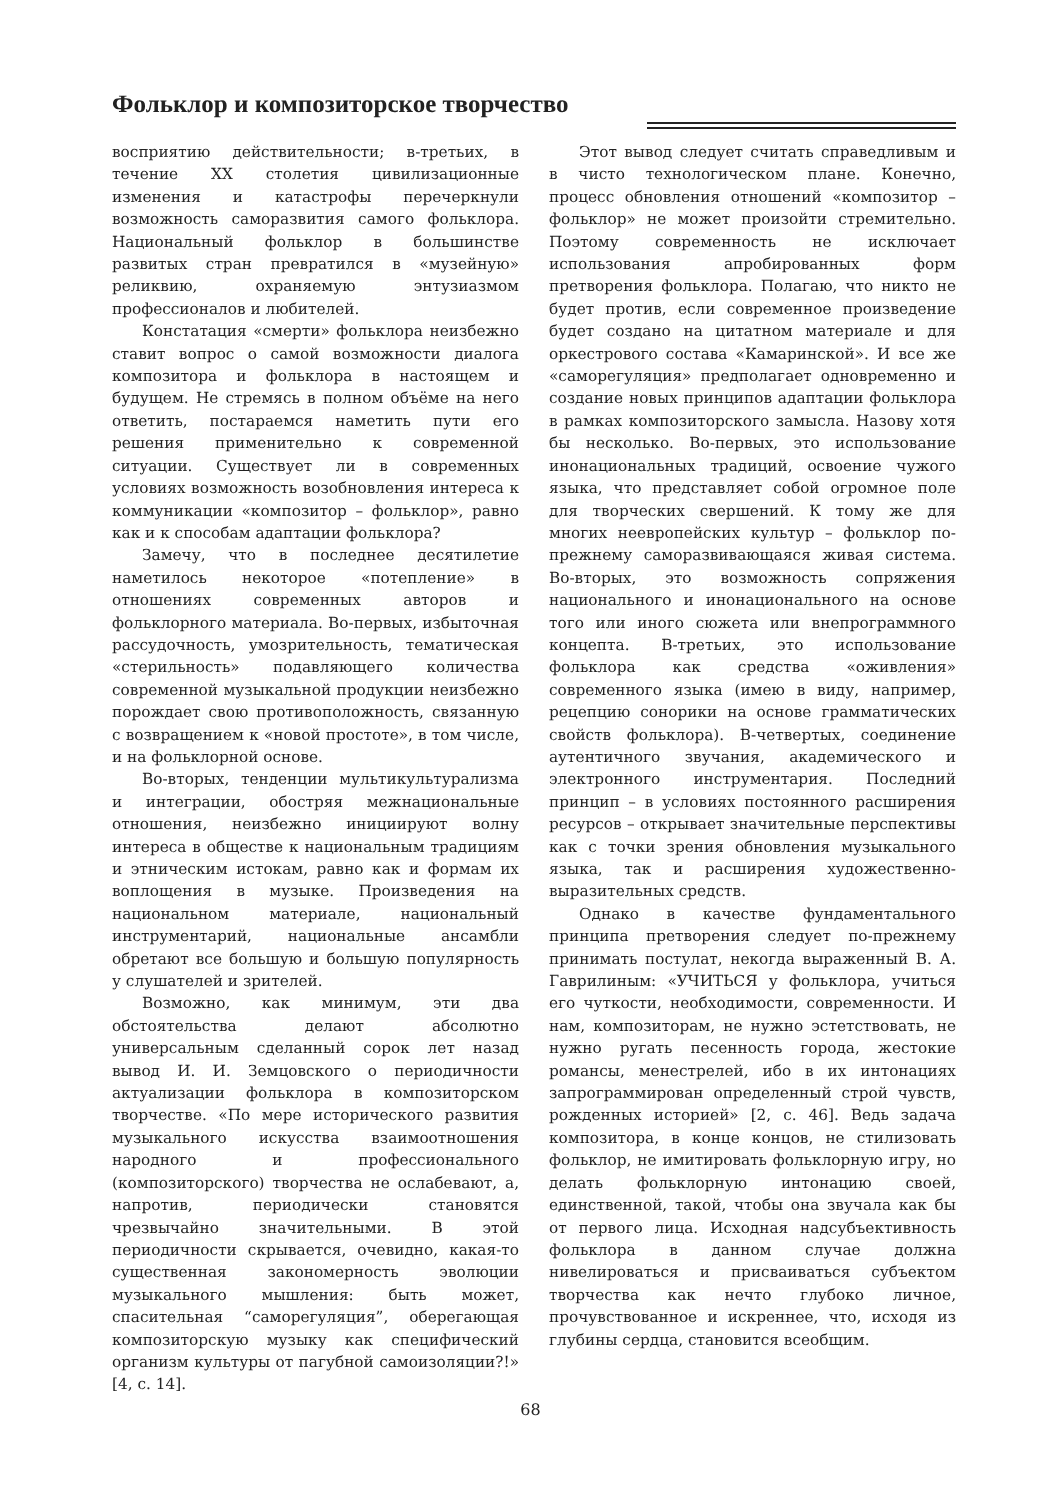Фольклор и композиторское творчество
восприятию действительности; в-третьих, в течение XX столетия цивилизационные изменения и катастрофы перечеркнули возможность саморазвития самого фольклора. Национальный фольклор в большинстве развитых стран превратился в «музейную» реликвию, охраняемую энтузиазмом профессионалов и любителей.
Констатация «смерти» фольклора неизбежно ставит вопрос о самой возможности диалога композитора и фольклора в настоящем и будущем. Не стремясь в полном объёме на него ответить, постараемся наметить пути его решения применительно к современной ситуации. Существует ли в современных условиях возможность возобновления интереса к коммуникации «композитор – фольклор», равно как и к способам адаптации фольклора?
Замечу, что в последнее десятилетие наметилось некоторое «потепление» в отношениях современных авторов и фольклорного материала. Во-первых, избыточная рассудочность, умозрительность, тематическая «стерильность» подавляющего количества современной музыкальной продукции неизбежно порождает свою противоположность, связанную с возвращением к «новой простоте», в том числе, и на фольклорной основе.
Во-вторых, тенденции мультикультурализма и интеграции, обостряя межнациональные отношения, неизбежно инициируют волну интереса в обществе к национальным традициям и этническим истокам, равно как и формам их воплощения в музыке. Произведения на национальном материале, национальный инструментарий, национальные ансамбли обретают все большую и большую популярность у слушателей и зрителей.
Возможно, как минимум, эти два обстоятельства делают абсолютно универсальным сделанный сорок лет назад вывод И. И. Земцовского о периодичности актуализации фольклора в композиторском творчестве. «По мере исторического развития музыкального искусства взаимоотношения народного и профессионального (композиторского) творчества не ослабевают, а, напротив, периодически становятся чрезвычайно значительными. В этой периодичности скрывается, очевидно, какая-то существенная закономерность эволюции музыкального мышления: быть может, спасительная “саморегуляция”, оберегающая композиторскую музыку как специфический организм культуры от пагубной самоизоляции?!» [4, с. 14].
Этот вывод следует считать справедливым и в чисто технологическом плане. Конечно, процесс обновления отношений «композитор – фольклор» не может произойти стремительно. Поэтому современность не исключает использования апробированных форм претворения фольклора. Полагаю, что никто не будет против, если современное произведение будет создано на цитатном материале и для оркестрового состава «Камаринской». И все же «саморегуляция» предполагает одновременно и создание новых принципов адаптации фольклора в рамках композиторского замысла. Назову хотя бы несколько. Во-первых, это использование инонациональных традиций, освоение чужого языка, что представляет собой огромное поле для творческих свершений. К тому же для многих неевропейских культур – фольклор по-прежнему саморазвивающаяся живая система. Во-вторых, это возможность сопряжения национального и инонационального на основе того или иного сюжета или внепрограммного концепта. В-третьих, это использование фольклора как средства «оживления» современного языка (имею в виду, например, рецепцию сонорики на основе грамматических свойств фольклора). В-четвертых, соединение аутентичного звучания, академического и электронного инструментария. Последний принцип – в условиях постоянного расширения ресурсов – открывает значительные перспективы как с точки зрения обновления музыкального языка, так и расширения художественно-выразительных средств.
Однако в качестве фундаментального принципа претворения следует по-прежнему принимать постулат, некогда выраженный В. А. Гаврилиным: «УЧИТЬСЯ у фольклора, учиться его чуткости, необходимости, современности. И нам, композиторам, не нужно эстетствовать, не нужно ругать песенность города, жестокие романсы, менестрелей, ибо в их интонациях запрограммирован определенный строй чувств, рожденных историей» [2, с. 46]. Ведь задача композитора, в конце концов, не стилизовать фольклор, не имитировать фольклорную игру, но делать фольклорную интонацию своей, единственной, такой, чтобы она звучала как бы от первого лица. Исходная надсубъективность фольклора в данном случае должна нивелироваться и присваиваться субъектом творчества как нечто глубоко личное, прочувствованное и искреннее, что, исходя из глубины сердца, становится всеобщим.
68